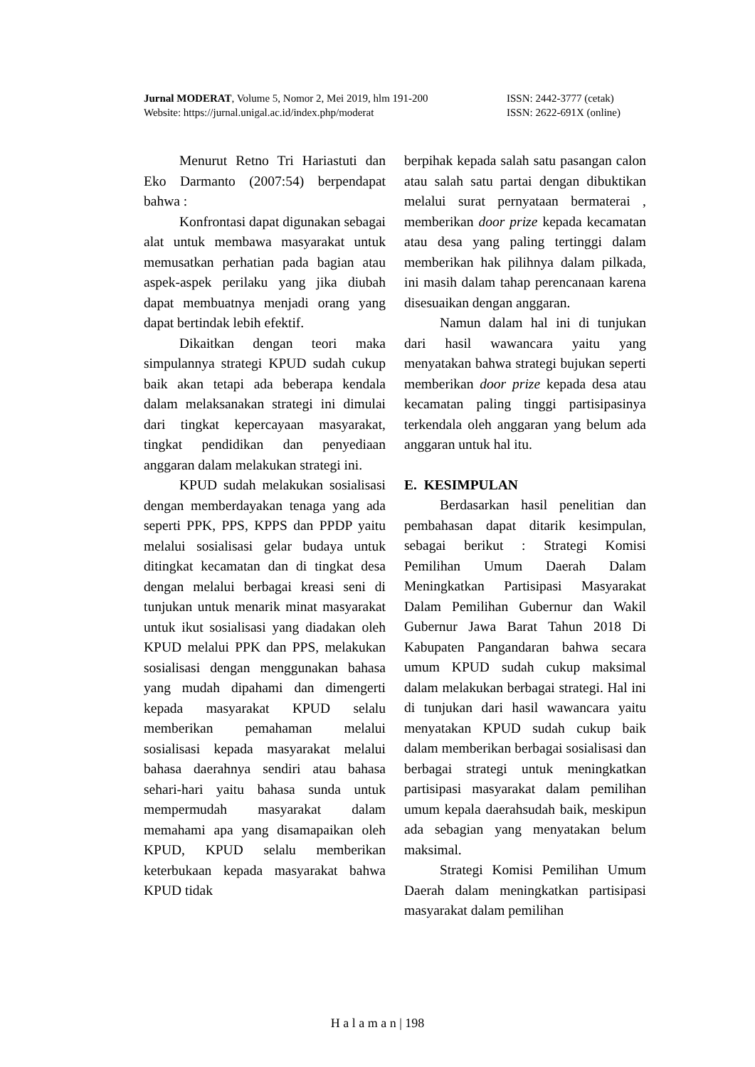Jurnal MODERAT, Volume 5, Nomor 2, Mei 2019, hlm 191-200 ISSN: 2442-3777 (cetak)
Website: https://jurnal.unigal.ac.id/index.php/moderat ISSN: 2622-691X (online)
Menurut Retno Tri Hariastuti dan Eko Darmanto (2007:54) berpendapat bahwa :
Konfrontasi dapat digunakan sebagai alat untuk membawa masyarakat untuk memusatkan perhatian pada bagian atau aspek-aspek perilaku yang jika diubah dapat membuatnya menjadi orang yang dapat bertindak lebih efektif.
Dikaitkan dengan teori maka simpulannya strategi KPUD sudah cukup baik akan tetapi ada beberapa kendala dalam melaksanakan strategi ini dimulai dari tingkat kepercayaan masyarakat, tingkat pendidikan dan penyediaan anggaran dalam melakukan strategi ini.
KPUD sudah melakukan sosialisasi dengan memberdayakan tenaga yang ada seperti PPK, PPS, KPPS dan PPDP yaitu melalui sosialisasi gelar budaya untuk ditingkat kecamatan dan di tingkat desa dengan melalui berbagai kreasi seni di tunjukan untuk menarik minat masyarakat untuk ikut sosialisasi yang diadakan oleh KPUD melalui PPK dan PPS, melakukan sosialisasi dengan menggunakan bahasa yang mudah dipahami dan dimengerti kepada masyarakat KPUD selalu memberikan pemahaman melalui sosialisasi kepada masyarakat melalui bahasa daerahnya sendiri atau bahasa sehari-hari yaitu bahasa sunda untuk mempermudah masyarakat dalam memahami apa yang disamapaikan oleh KPUD, KPUD selalu memberikan keterbukaan kepada masyarakat bahwa KPUD tidak
berpihak kepada salah satu pasangan calon atau salah satu partai dengan dibuktikan melalui surat pernyataan bermaterai , memberikan door prize kepada kecamatan atau desa yang paling tertinggi dalam memberikan hak pilihnya dalam pilkada, ini masih dalam tahap perencanaan karena disesuaikan dengan anggaran.
Namun dalam hal ini di tunjukan dari hasil wawancara yaitu yang menyatakan bahwa strategi bujukan seperti memberikan door prize kepada desa atau kecamatan paling tinggi partisipasinya terkendala oleh anggaran yang belum ada anggaran untuk hal itu.
E. KESIMPULAN
Berdasarkan hasil penelitian dan pembahasan dapat ditarik kesimpulan, sebagai berikut : Strategi Komisi Pemilihan Umum Daerah Dalam Meningkatkan Partisipasi Masyarakat Dalam Pemilihan Gubernur dan Wakil Gubernur Jawa Barat Tahun 2018 Di Kabupaten Pangandaran bahwa secara umum KPUD sudah cukup maksimal dalam melakukan berbagai strategi. Hal ini di tunjukan dari hasil wawancara yaitu menyatakan KPUD sudah cukup baik dalam memberikan berbagai sosialisasi dan berbagai strategi untuk meningkatkan partisipasi masyarakat dalam pemilihan umum kepala daerahsudah baik, meskipun ada sebagian yang menyatakan belum maksimal.
Strategi Komisi Pemilihan Umum Daerah dalam meningkatkan partisipasi masyarakat dalam pemilihan
H a l a m a n | 198